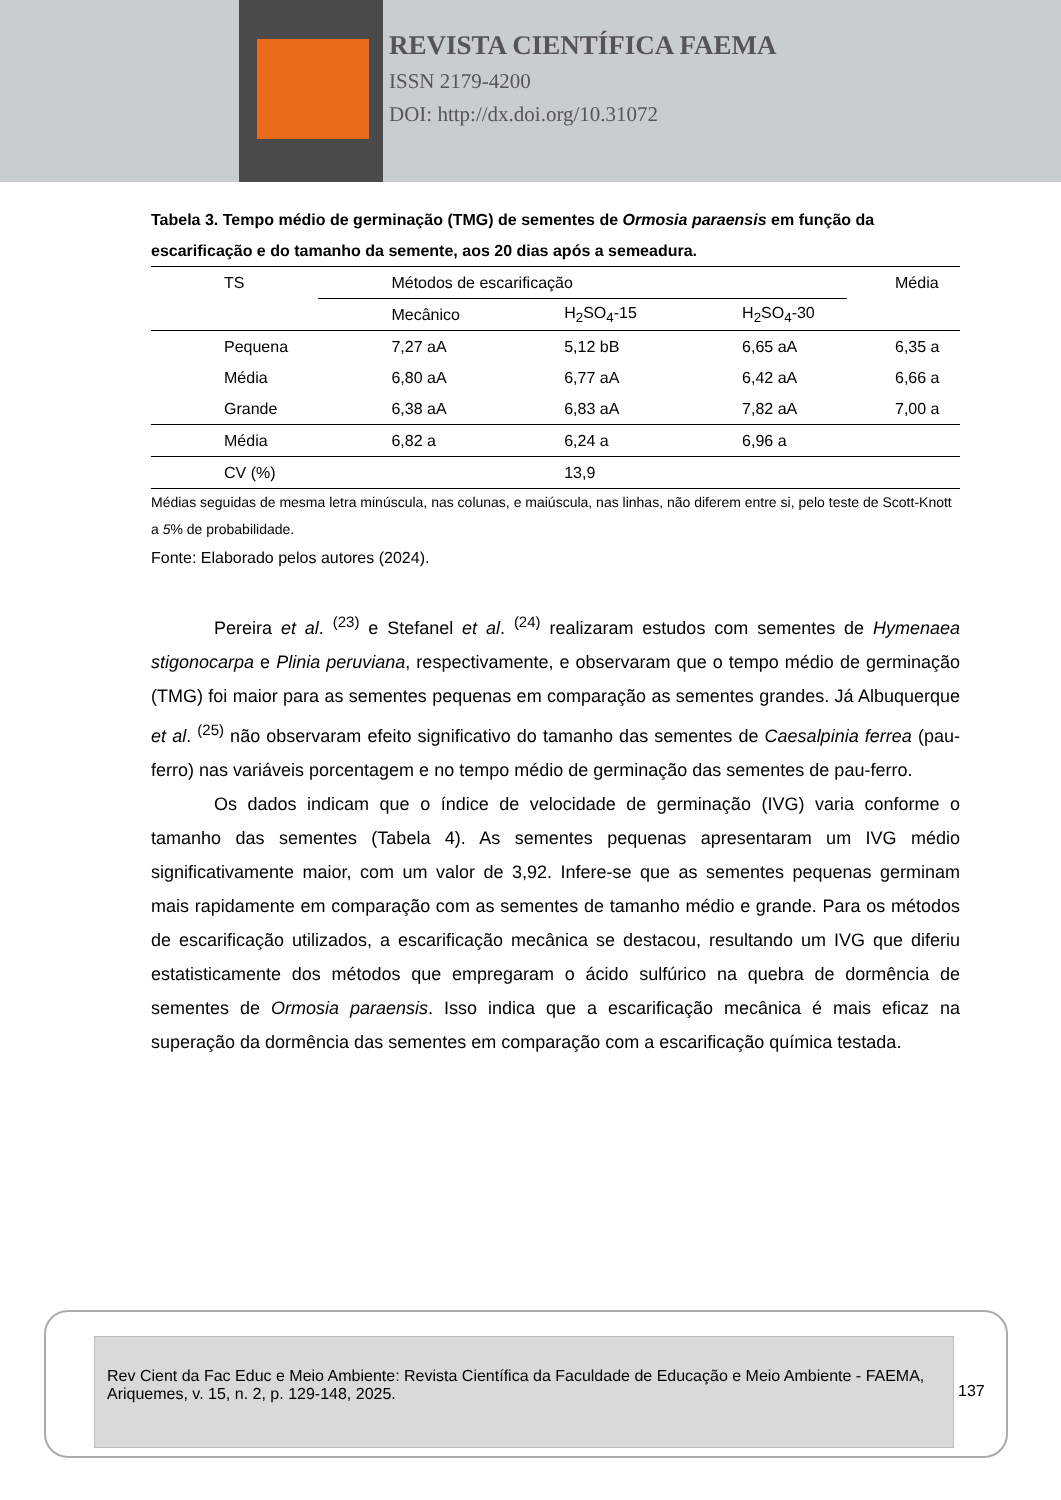REVISTA CIENTÍFICA FAEMA
ISSN 2179-4200
DOI: http://dx.doi.org/10.31072
Tabela 3. Tempo médio de germinação (TMG) de sementes de Ormosia paraensis em função da escarificação e do tamanho da semente, aos 20 dias após a semeadura.
| TS | Métodos de escarificação | | | Média |
| --- | --- | --- | --- | --- |
| | Mecânico | H<sub>2</sub>SO<sub>4</sub>-15 | H<sub>2</sub>SO<sub>4</sub>-30 | |
| Pequena | 7,27 aA | 5,12 bB | 6,65 aA | 6,35 a |
| Média | 6,80 aA | 6,77 aA | 6,42 aA | 6,66 a |
| Grande | 6,38 aA | 6,83 aA | 7,82 aA | 7,00 a |
| Média | 6,82 a | 6,24 a | 6,96 a | |
| CV (%) | | 13,9 | | |
Médias seguidas de mesma letra minúscula, nas colunas, e maiúscula, nas linhas, não diferem entre si, pelo teste de Scott-Knott a 5% de probabilidade.
Fonte: Elaborado pelos autores (2024).
Pereira et al. <sup>(23)</sup> e Stefanel et al. <sup>(24)</sup> realizaram estudos com sementes de Hymenaea stigonocarpa e Plinia peruviana, respectivamente, e observaram que o tempo médio de germinação (TMG) foi maior para as sementes pequenas em comparação as sementes grandes. Já Albuquerque et al. <sup>(25)</sup> não observaram efeito significativo do tamanho das sementes de Caesalpinia ferrea (pau-ferro) nas variáveis porcentagem e no tempo médio de germinação das sementes de pau-ferro.
Os dados indicam que o índice de velocidade de germinação (IVG) varia conforme o tamanho das sementes (Tabela 4). As sementes pequenas apresentaram um IVG médio significativamente maior, com um valor de 3,92. Infere-se que as sementes pequenas germinam mais rapidamente em comparação com as sementes de tamanho médio e grande. Para os métodos de escarificação utilizados, a escarificação mecânica se destacou, resultando um IVG que diferiu estatisticamente dos métodos que empregaram o ácido sulfúrico na quebra de dormência de sementes de Ormosia paraensis. Isso indica que a escarificação mecânica é mais eficaz na superação da dormência das sementes em comparação com a escarificação química testada.
Rev Cient da Fac Educ e Meio Ambiente: Revista Científica da Faculdade de Educação e Meio Ambiente - FAEMA, Ariquemes, v. 15, n. 2, p. 129-148, 2025.
137